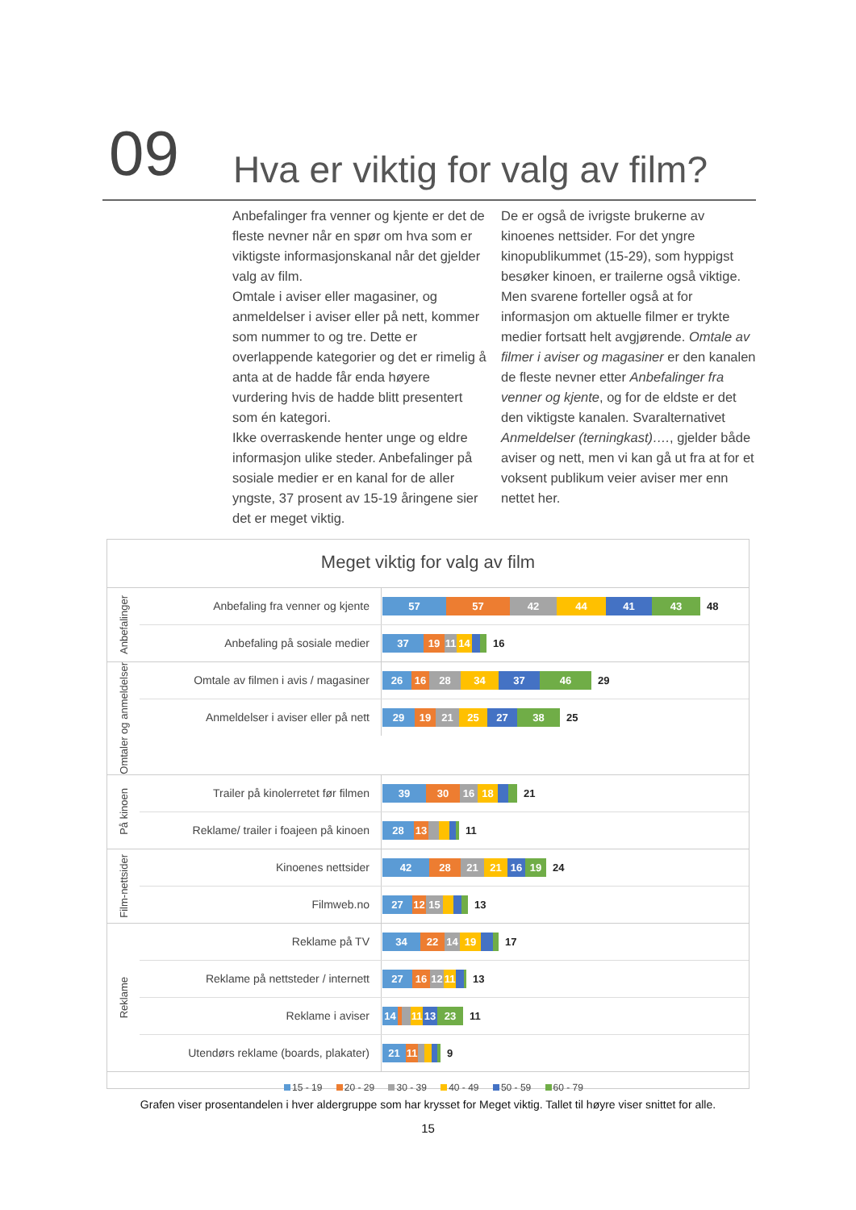09
Hva er viktig for valg av film?
Anbefalinger fra venner og kjente er det de fleste nevner når en spør om hva som er viktigste informasjonskanal når det gjelder valg av film.
Omtale i aviser eller magasiner, og anmeldelser i aviser eller på nett, kommer som nummer to og tre. Dette er overlappende kategorier og det er rimelig å anta at de hadde får enda høyere vurdering hvis de hadde blitt presentert som én kategori.
Ikke overraskende henter unge og eldre informasjon ulike steder. Anbefalinger på sosiale medier er en kanal for de aller yngste, 37 prosent av 15-19 åringene sier det er meget viktig.
De er også de ivrigste brukerne av kinoenes nettsider. For det yngre kinopublikummet (15-29), som hyppigst besøker kinoen, er trailerne også viktige. Men svarene forteller også at for informasjon om aktuelle filmer er trykte medier fortsatt helt avgjørende. Omtale av filmer i aviser og magasiner er den kanalen de fleste nevner etter Anbefalinger fra venner og kjente, og for de eldste er det den viktigste kanalen. Svaralternativet Anmeldelser (terningkast)…., gjelder både aviser og nett, men vi kan gå ut fra at for et voksent publikum veier aviser mer enn nettet her.
Meget viktig for valg av film
Anbefalinger
Anbefaling fra venner og kjente
57 57 42 44 41 43
48
Anbefaling på sosiale medier
37 19 11 14
16
Omtaler og anmeldelser
Omtale av filmen i avis / magasiner
26 16 28 34 37 46
29
Anmeldelser i aviser eller på nett
29 19 21 25 27 38
25
På kinoen
Trailer på kinolerretet før filmen
39 30 16 18
21
Reklame/ trailer i foajeen på kinoen
28 13
11
Film-nettsider
Kinoenes nettsider
42 28 21 21 16 19
24
Filmweb.no
27 12 15
13
Reklame
Reklame på TV
34 22 14 19
17
Reklame på nettsteder / internett
27 16 12 11
13
Reklame i aviser
14 11 13 23
11
Utendørs reklame (boards, plakater)
21 11
9
15 - 19 20 - 29 30 - 39 40 - 49 50 - 59 60 - 79
Grafen viser prosentandelen i hver aldergruppe som har krysset for Meget viktig. Tallet til høyre viser snittet for alle.
15